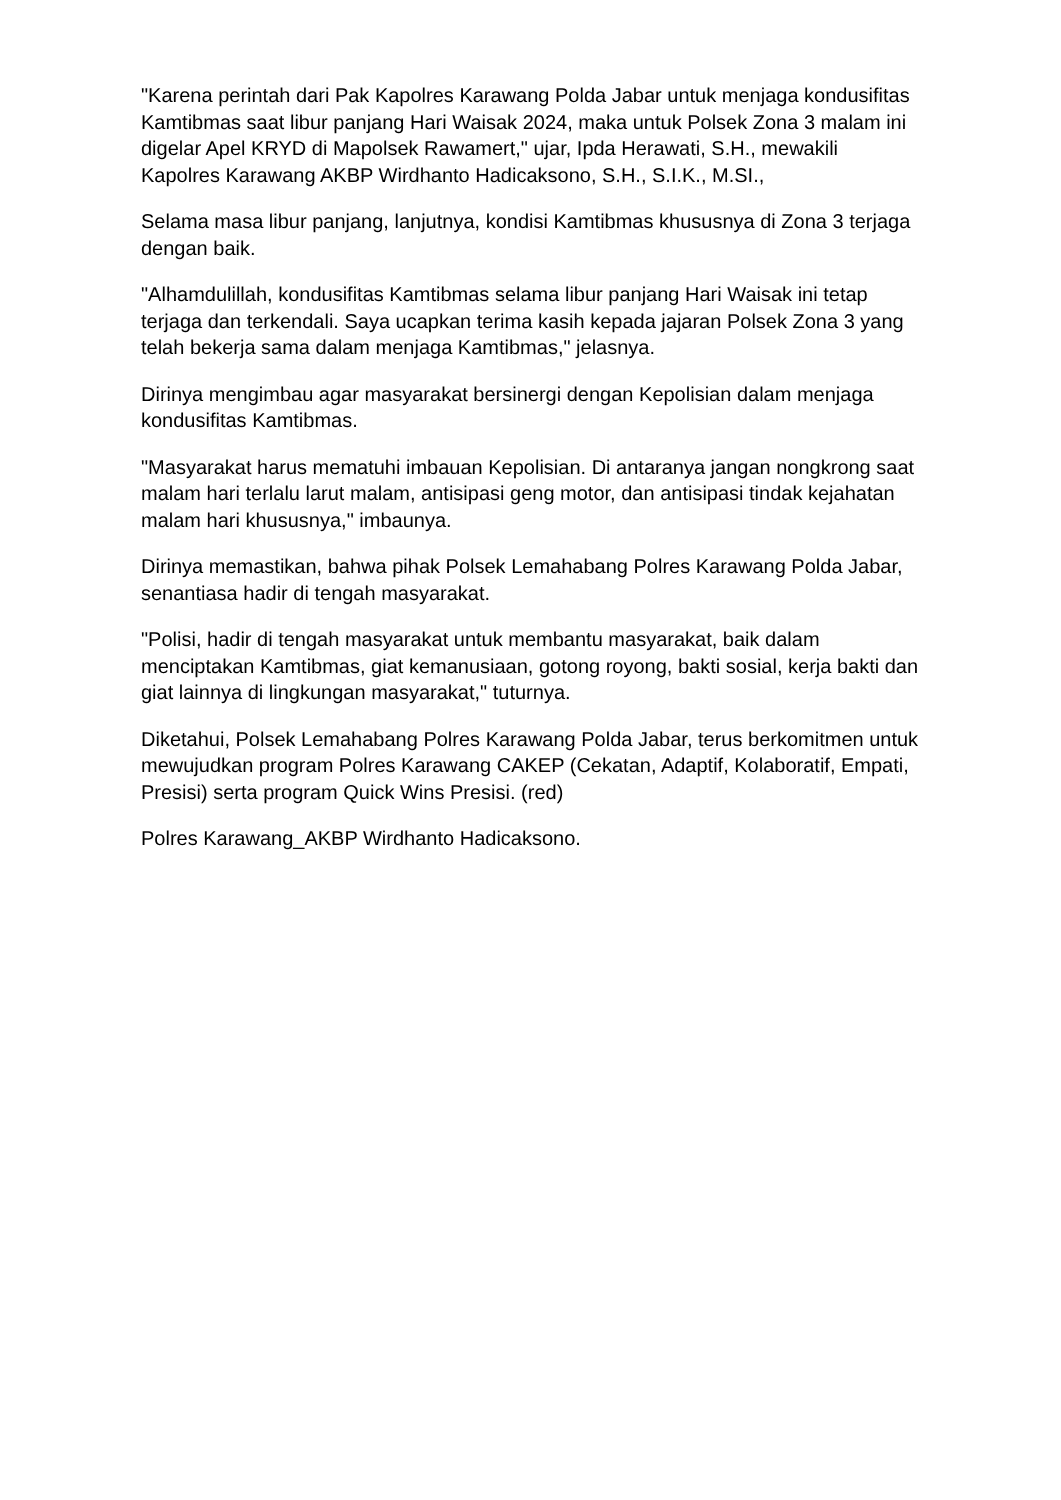"Karena perintah dari Pak Kapolres Karawang Polda Jabar untuk menjaga kondusifitas Kamtibmas saat libur panjang Hari Waisak 2024, maka untuk Polsek Zona 3 malam ini digelar Apel KRYD di Mapolsek Rawamert," ujar, Ipda Herawati, S.H., mewakili Kapolres Karawang AKBP Wirdhanto Hadicaksono, S.H., S.I.K., M.SI.,
Selama masa libur panjang, lanjutnya, kondisi Kamtibmas khususnya di Zona 3 terjaga dengan baik.
"Alhamdulillah, kondusifitas Kamtibmas selama libur panjang Hari Waisak ini tetap terjaga dan terkendali. Saya ucapkan terima kasih kepada jajaran Polsek Zona 3 yang telah bekerja sama dalam menjaga Kamtibmas," jelasnya.
Dirinya mengimbau agar masyarakat bersinergi dengan Kepolisian dalam menjaga kondusifitas Kamtibmas.
"Masyarakat harus mematuhi imbauan Kepolisian. Di antaranya jangan nongkrong saat malam hari terlalu larut malam, antisipasi geng motor, dan antisipasi tindak kejahatan malam hari khususnya," imbaunya.
Dirinya memastikan, bahwa pihak Polsek Lemahabang Polres Karawang Polda Jabar, senantiasa hadir di tengah masyarakat.
"Polisi, hadir di tengah masyarakat untuk membantu masyarakat, baik dalam menciptakan Kamtibmas, giat kemanusiaan, gotong royong, bakti sosial, kerja bakti dan giat lainnya di lingkungan masyarakat," tuturnya.
Diketahui, Polsek Lemahabang Polres Karawang Polda Jabar, terus berkomitmen untuk mewujudkan program Polres Karawang CAKEP (Cekatan, Adaptif, Kolaboratif, Empati, Presisi) serta program Quick Wins Presisi. (red)
Polres Karawang_AKBP Wirdhanto Hadicaksono.